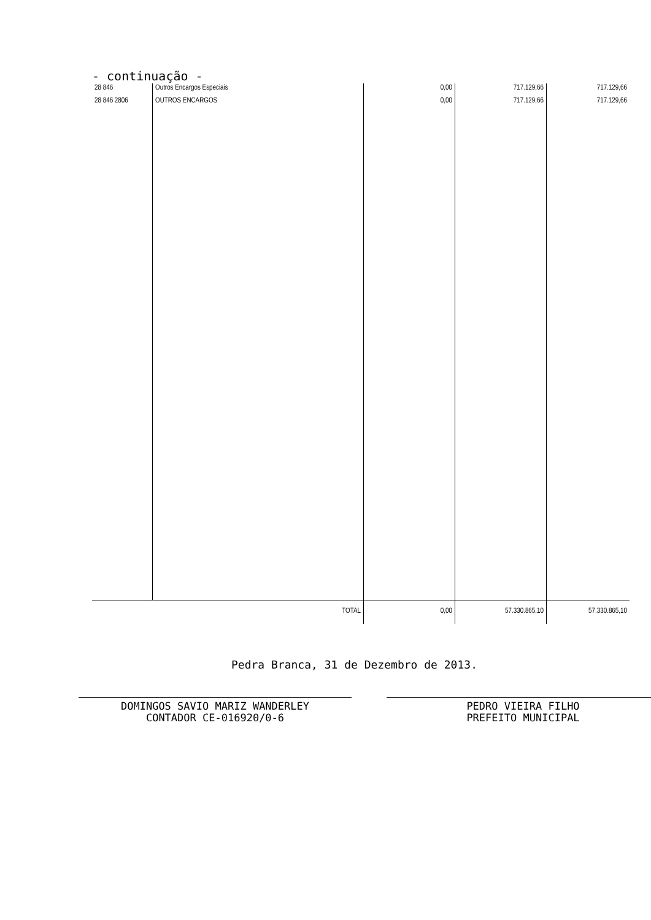- continuação -
| 28 846 | Outros Encargos Especiais | 0,00 | 717.129,66 | 717.129,66 |
| 28 846 2806 | OUTROS ENCARGOS | 0,00 | 717.129,66 | 717.129,66 |
| | TOTAL | 0,00 | 57.330.865,10 | 57.330.865,10 |
Pedra Branca, 31 de Dezembro de 2013.
DOMINGOS SAVIO MARIZ WANDERLEY
CONTADOR CE-016920/0-6
PEDRO VIEIRA FILHO
PREFEITO MUNICIPAL